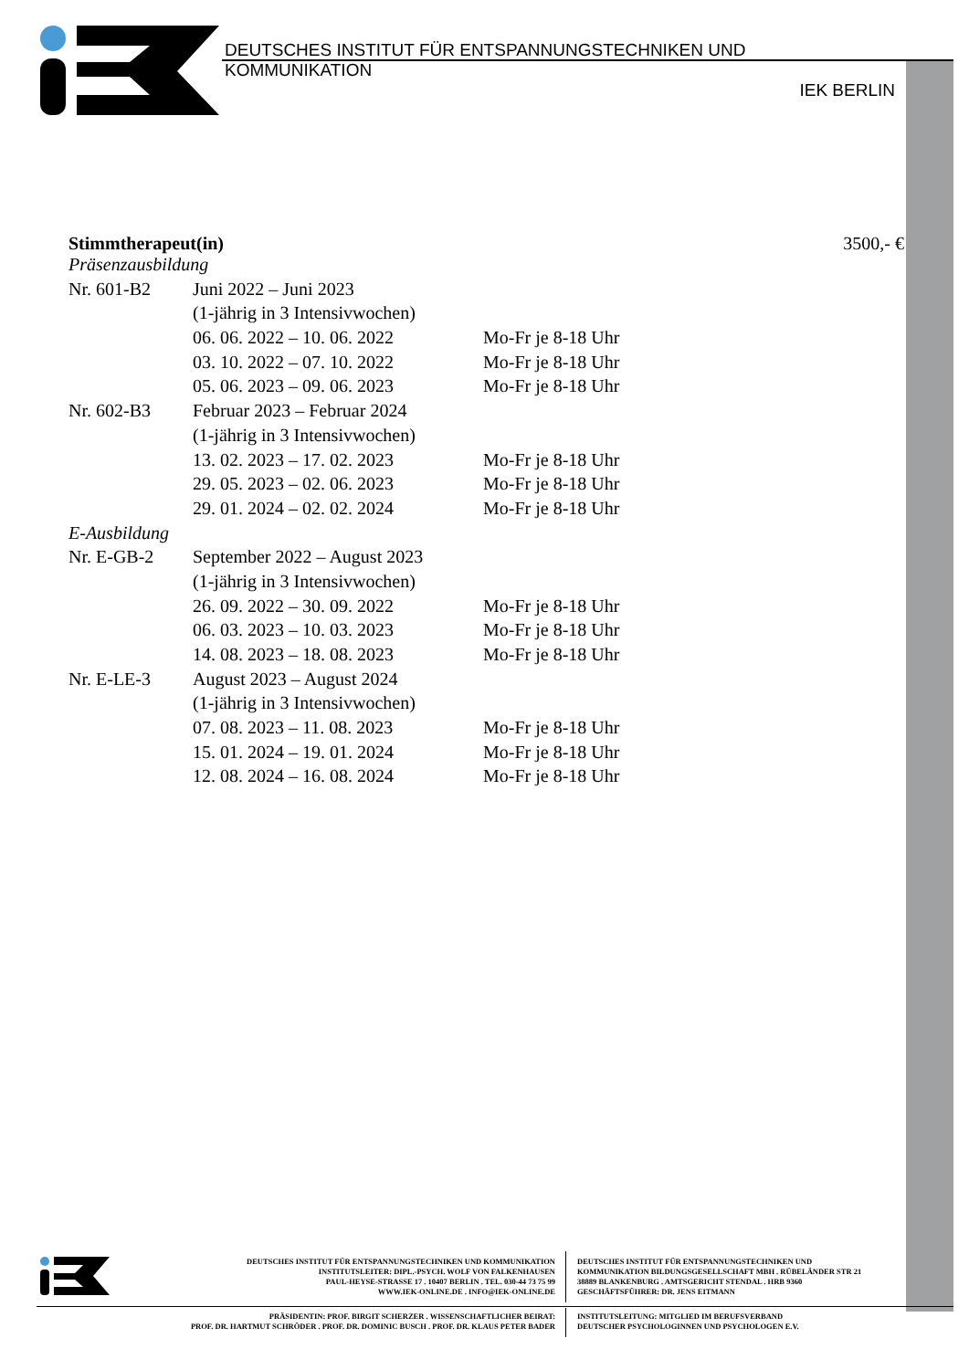DEUTSCHES INSTITUT FÜR ENTSPANNUNGSTECHNIKEN UND KOMMUNIKATION
IEK BERLIN
Stimmtherapeut(in) 3500,- €
| Präsenzausbildung | | |
| Nr. 601-B2 | Juni 2022 – Juni 2023 | |
| | (1-jährig in 3 Intensivwochen) | |
| | 06. 06. 2022 – 10. 06. 2022 | Mo-Fr je 8-18 Uhr |
| | 03. 10. 2022 – 07. 10. 2022 | Mo-Fr je 8-18 Uhr |
| | 05. 06. 2023 – 09. 06. 2023 | Mo-Fr je 8-18 Uhr |
| Nr. 602-B3 | Februar 2023 – Februar 2024 | |
| | (1-jährig in 3 Intensivwochen) | |
| | 13. 02. 2023 – 17. 02. 2023 | Mo-Fr je 8-18 Uhr |
| | 29. 05. 2023 – 02. 06. 2023 | Mo-Fr je 8-18 Uhr |
| | 29. 01. 2024 – 02. 02. 2024 | Mo-Fr je 8-18 Uhr |
| E-Ausbildung | | |
| Nr. E-GB-2 | September 2022 – August 2023 | |
| | (1-jährig in 3 Intensivwochen) | |
| | 26. 09. 2022 – 30. 09. 2022 | Mo-Fr je 8-18 Uhr |
| | 06. 03. 2023 – 10. 03. 2023 | Mo-Fr je 8-18 Uhr |
| | 14. 08. 2023 – 18. 08. 2023 | Mo-Fr je 8-18 Uhr |
| Nr. E-LE-3 | August 2023 – August 2024 | |
| | (1-jährig in 3 Intensivwochen) | |
| | 07. 08. 2023 – 11. 08. 2023 | Mo-Fr je 8-18 Uhr |
| | 15. 01. 2024 – 19. 01. 2024 | Mo-Fr je 8-18 Uhr |
| | 12. 08. 2024 – 16. 08. 2024 | Mo-Fr je 8-18 Uhr |
DEUTSCHES INSTITUT FÜR ENTSPANNUNGSTECHNIKEN UND KOMMUNIKATION
INSTITUTSLEITER: DIPL.-PSYCH. WOLF VON FALKENHAUSEN
PAUL-HEYSE-STRASSE 17 . 10407 BERLIN . TEL. 030-44 73 75 99
WWW.IEK-ONLINE.DE . INFO@IEK-ONLINE.DE
DEUTSCHES INSTITUT FÜR ENTSPANNUNGSTECHNIKEN UND
KOMMUNIKATION BILDUNGSGESELLSCHAFT MBH . RÜBELÄNDER STR 21
38889 BLANKENBURG . AMTSGERICHT STENDAL . HRB 9360
GESCHÄFTSFÜHRER: DR. JENS EITMANN
PRÄSIDENTIN: PROF. BIRGIT SCHERZER . WISSENSCHAFTLICHER BEIRAT:
PROF. DR. HARTMUT SCHRÖDER . PROF. DR. DOMINIC BUSCH . PROF. DR. KLAUS PETER BADER
INSTITUTSLEITUNG: MITGLIED IM BERUFSVERBAND
DEUTSCHER PSYCHOLOGINNEN UND PSYCHOLOGEN E.V.